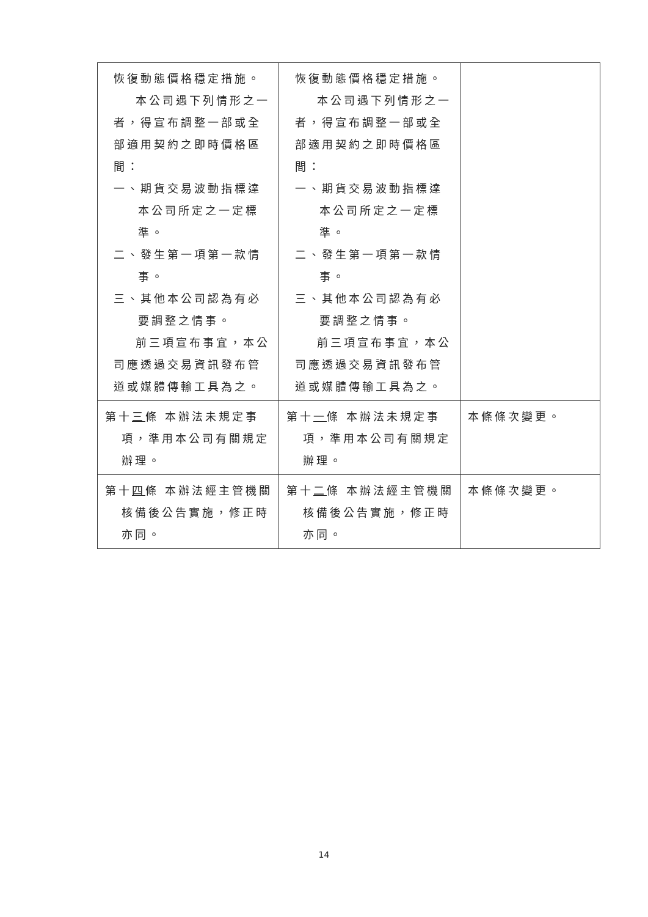| 恢復動態價格穩定措施。 本公司遇下列情形之一者，得宣布調整一部或全部適用契約之即時價格區間： 一、期貨交易波動指標達本公司所定之一定標準。 二、發生第一項第一款情事。 三、其他本公司認為有必要調整之情事。 前三項宣布事宜，本公司應透過交易資訊發布管道或媒體傳輸工具為之。 | 恢復動態價格穩定措施。 本公司遇下列情形之一者，得宣布調整一部或全部適用契約之即時價格區間： 一、期貨交易波動指標達本公司所定之一定標準。 二、發生第一項第一款情事。 三、其他本公司認為有必要調整之情事。 前三項宣布事宜，本公司應透過交易資訊發布管道或媒體傳輸工具為之。 | |
| 第十 三 條 本辦法未規定事項，準用本公司有關規定辦理。 | 第十 一 條 本辦法未規定事項，準用本公司有關規定辦理。 | 本條條次變更。 |
| 第十 四 條 本辦法經主管機關核備後公告實施，修正時亦同。 | 第十 二 條 本辦法經主管機關核備後公告實施，修正時亦同。 | 本條條次變更。 |
14